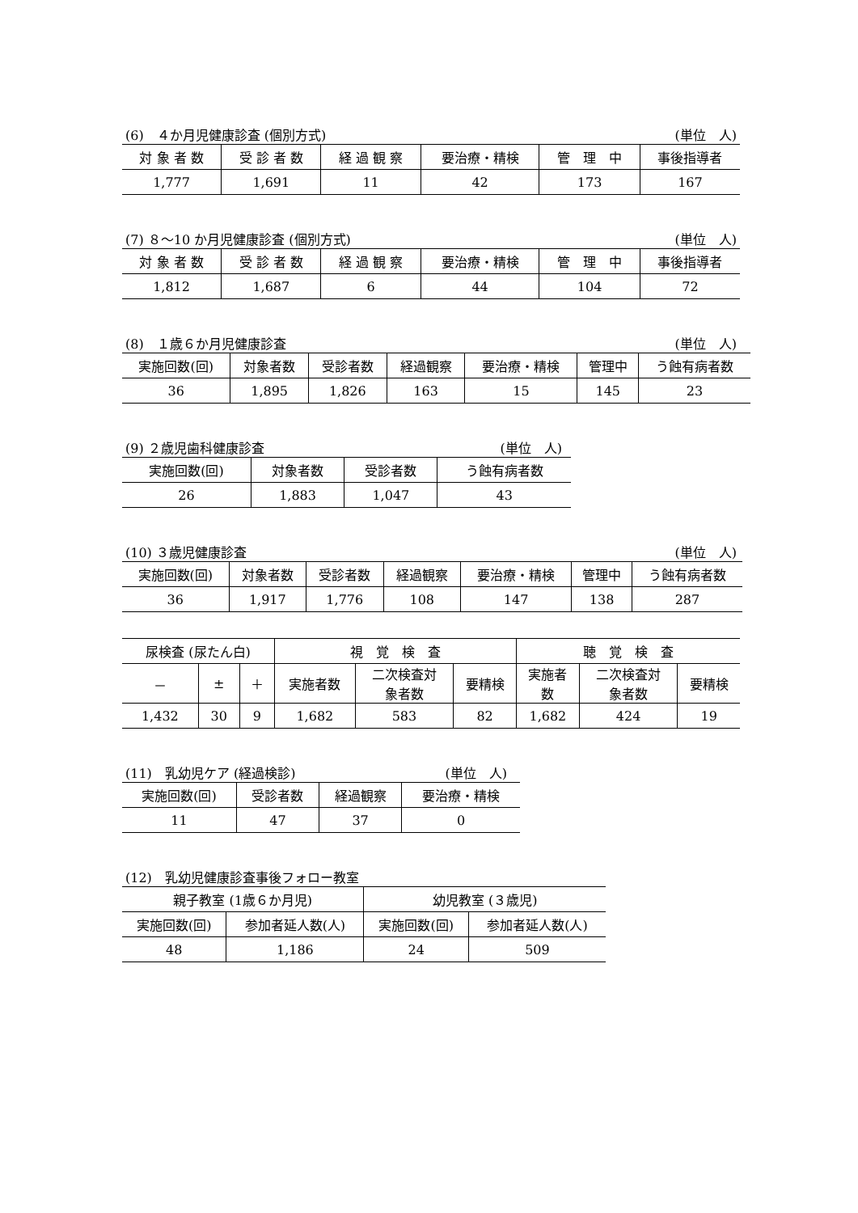(6)　４か月児健康診査 (個別方式) (単位　人)
| 対 象 者 数 | 受 診 者 数 | 経 過 観 察 | 要治療・精検 | 管 理 中 | 事後指導者 |
| --- | --- | --- | --- | --- | --- |
| 1,777 | 1,691 | 11 | 42 | 173 | 167 |
(7) ８～10 か月児健康診査 (個別方式) (単位　人)
| 対 象 者 数 | 受 診 者 数 | 経 過 観 察 | 要治療・精検 | 管 理 中 | 事後指導者 |
| --- | --- | --- | --- | --- | --- |
| 1,812 | 1,687 | 6 | 44 | 104 | 72 |
(8)　１歳６か月児健康診査 (単位　人)
| 実施回数(回) | 対象者数 | 受診者数 | 経過観察 | 要治療・精検 | 管理中 | う蝕有病者数 |
| --- | --- | --- | --- | --- | --- | --- |
| 36 | 1,895 | 1,826 | 163 | 15 | 145 | 23 |
(9) ２歳児歯科健康診査 (単位　人)
| 実施回数(回) | 対象者数 | 受診者数 | う蝕有病者数 |
| --- | --- | --- | --- |
| 26 | 1,883 | 1,047 | 43 |
(10) ３歳児健康診査 (単位　人)
| 実施回数(回) | 対象者数 | 受診者数 | 経過観察 | 要治療・精検 | 管理中 | う蝕有病者数 |
| --- | --- | --- | --- | --- | --- | --- |
| 36 | 1,917 | 1,776 | 108 | 147 | 138 | 287 |
| 尿検査 (尿たん白) | | | 視 覚 検 査 | | | 聴 覚 検 査 | | |
| --- | --- | --- | --- | --- | --- | --- | --- | --- |
| － | ± | ＋ | 実施者数 | 二次検査対 象者数 | 要精検 | 実施者 数 | 二次検査対 象者数 | 要精検 |
| 1,432 | 30 | 9 | 1,682 | 583 | 82 | 1,682 | 424 | 19 |
(11)　乳幼児ケア (経過検診) (単位　人)
| 実施回数(回) | 受診者数 | 経過観察 | 要治療・精検 |
| --- | --- | --- | --- |
| 11 | 47 | 37 | 0 |
(12)　乳幼児健康診査事後フォロー教室
| 親子教室 (1歳６か月児) | | 幼児教室 (３歳児) | |
| --- | --- | --- | --- |
| 実施回数(回) | 参加者延人数(人) | 実施回数(回) | 参加者延人数(人) |
| 48 | 1,186 | 24 | 509 |